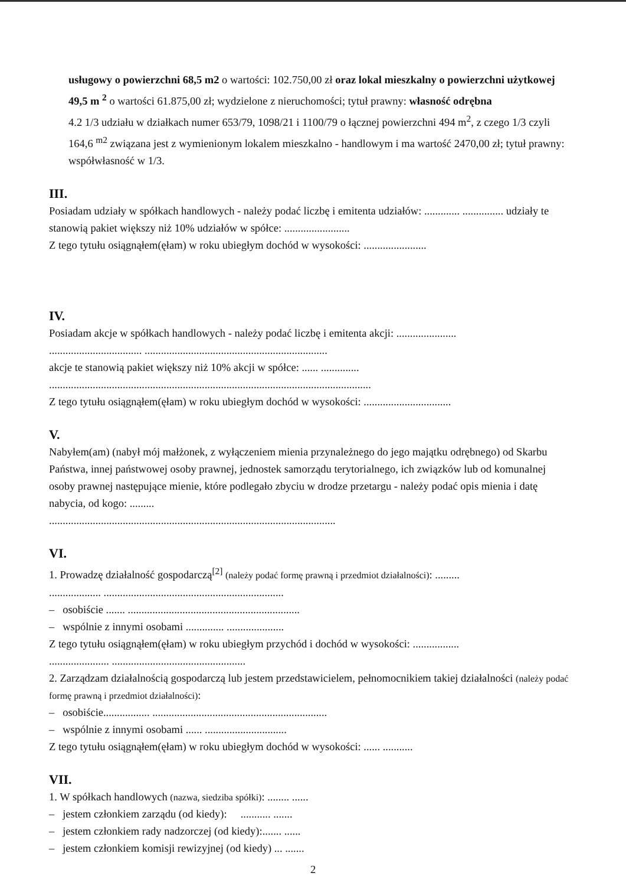usługowy o powierzchni 68,5 m2 o wartości: 102.750,00 zł oraz lokal mieszkalny o powierzchni użytkowej 49,5 m <sup>2</sup> o wartości 61.875,00 zł; wydzielone z nieruchomości; tytuł prawny: własność odrębna
4.2 1/3 udziału w działkach numer 653/79, 1098/21 i 1100/79 o łącznej powierzchni 494 m<sup>2</sup>, z czego 1/3 czyli 164,6 <sup>m2</sup> związana jest z wymienionym lokalem mieszkalno - handlowym i ma wartość 2470,00 zł; tytuł prawny: współwłasność w 1/3.
III.
Posiadam udziały w spółkach handlowych - należy podać liczbę i emitenta udziałów: ............. ............... udziały te stanowią pakiet większy niż 10% udziałów w spółce: ........................
Z tego tytułu osiągnąłem(ęłam) w roku ubiegłym dochód w wysokości: .......................
IV.
Posiadam akcje w spółkach handlowych - należy podać liczbę i emitenta akcji: ......................
.................................. ...................................................................
akcje te stanowią pakiet większy niż 10% akcji w spółce: ...... ..............
......................................................................................................................
Z tego tytułu osiągnąłem(ęłam) w roku ubiegłym dochód w wysokości: ................................
V.
Nabyłem(am) (nabył mój małżonek, z wyłączeniem mienia przynależnego do jego majątku odrębnego) od Skarbu Państwa, innej państwowej osoby prawnej, jednostek samorządu terytorialnego, ich związków lub od komunalnej osoby prawnej następujące mienie, które podlegało zbyciu w drodze przetargu - należy podać opis mienia i datę nabycia, od kogo: .........
.........................................................................................................
VI.
1. Prowadzę działalność gospodarczą<sup>[2]</sup> (należy podać formę prawną i przedmiot działalności): .........
................... ..................................................................
– osobiście ....... ...............................................................
– wspólnie z innymi osobami .............. .....................
Z tego tytułu osiągnąłem(ęłam) w roku ubiegłym przychód i dochód w wysokości: .................
...................... .................................................
2. Zarządzam działalnością gospodarczą lub jestem przedstawicielem, pełnomocnikiem takiej działalności (należy podać formę prawną i przedmiot działalności):
– osobiście................. ................................................................
– wspólnie z innymi osobami ...... ..............................
Z tego tytułu osiągnąłem(ęłam) w roku ubiegłym dochód w wysokości: ...... ...........
VII.
1. W spółkach handlowych (nazwa, siedziba spółki): ........ ......
– jestem członkiem zarządu (od kiedy): ........... .......
– jestem członkiem rady nadzorczej (od kiedy):....... ......
– jestem członkiem komisji rewizyjnej (od kiedy) ... .......
2